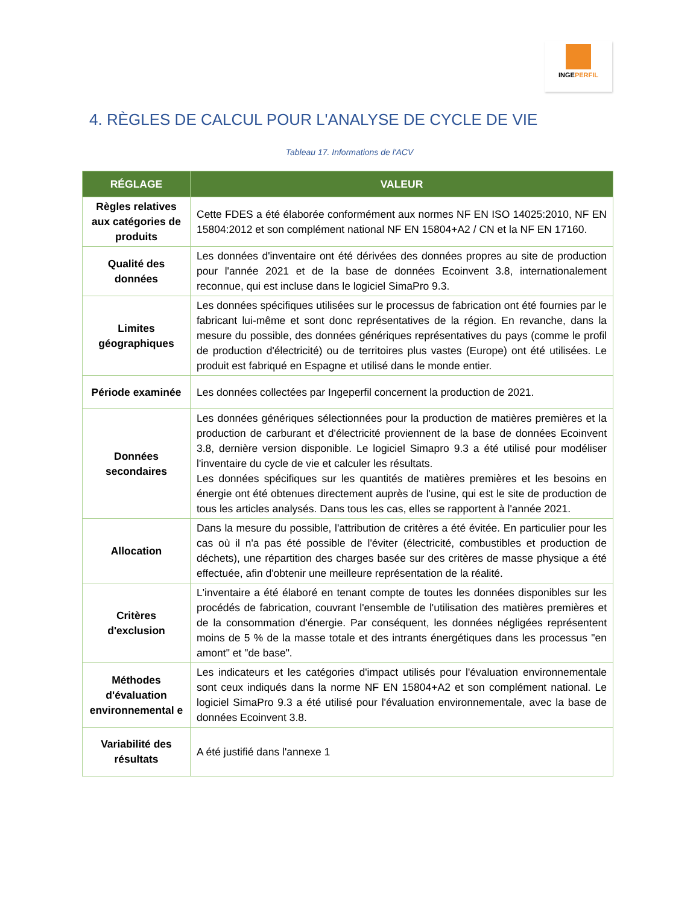INGEPERFIL
4. RÈGLES DE CALCUL POUR L'ANALYSE DE CYCLE DE VIE
Tableau 17. Informations de l'ACV
| RÉGLAGE | VALEUR |
| --- | --- |
| Règles relatives aux catégories de produits | Cette FDES a été élaborée conformément aux normes NF EN ISO 14025:2010, NF EN 15804:2012 et son complément national NF EN 15804+A2 / CN et la NF EN 17160. |
| Qualité des données | Les données d'inventaire ont été dérivées des données propres au site de production pour l'année 2021 et de la base de données Ecoinvent 3.8, internationalement reconnue, qui est incluse dans le logiciel SimaPro 9.3. |
| Limites géographiques | Les données spécifiques utilisées sur le processus de fabrication ont été fournies par le fabricant lui-même et sont donc représentatives de la région. En revanche, dans la mesure du possible, des données génériques représentatives du pays (comme le profil de production d'électricité) ou de territoires plus vastes (Europe) ont été utilisées. Le produit est fabriqué en Espagne et utilisé dans le monde entier. |
| Période examinée | Les données collectées par Ingeperfil concernent la production de 2021. |
| Données secondaires | Les données génériques sélectionnées pour la production de matières premières et la production de carburant et d'électricité proviennent de la base de données Ecoinvent 3.8, dernière version disponible. Le logiciel Simapro 9.3 a été utilisé pour modéliser l'inventaire du cycle de vie et calculer les résultats. Les données spécifiques sur les quantités de matières premières et les besoins en énergie ont été obtenues directement auprès de l'usine, qui est le site de production de tous les articles analysés. Dans tous les cas, elles se rapportent à l'année 2021. |
| Allocation | Dans la mesure du possible, l'attribution de critères a été évitée. En particulier pour les cas où il n'a pas été possible de l'éviter (électricité, combustibles et production de déchets), une répartition des charges basée sur des critères de masse physique a été effectuée, afin d'obtenir une meilleure représentation de la réalité. |
| Critères d'exclusion | L'inventaire a été élaboré en tenant compte de toutes les données disponibles sur les procédés de fabrication, couvrant l'ensemble de l'utilisation des matières premières et de la consommation d'énergie. Par conséquent, les données négligées représentent moins de 5 % de la masse totale et des intrants énergétiques dans les processus "en amont" et "de base". |
| Méthodes d'évaluation environnemental e | Les indicateurs et les catégories d'impact utilisés pour l'évaluation environnementale sont ceux indiqués dans la norme NF EN 15804+A2 et son complément national. Le logiciel SimaPro 9.3 a été utilisé pour l'évaluation environnementale, avec la base de données Ecoinvent 3.8. |
| Variabilité des résultats | A été justifié dans l'annexe 1 |